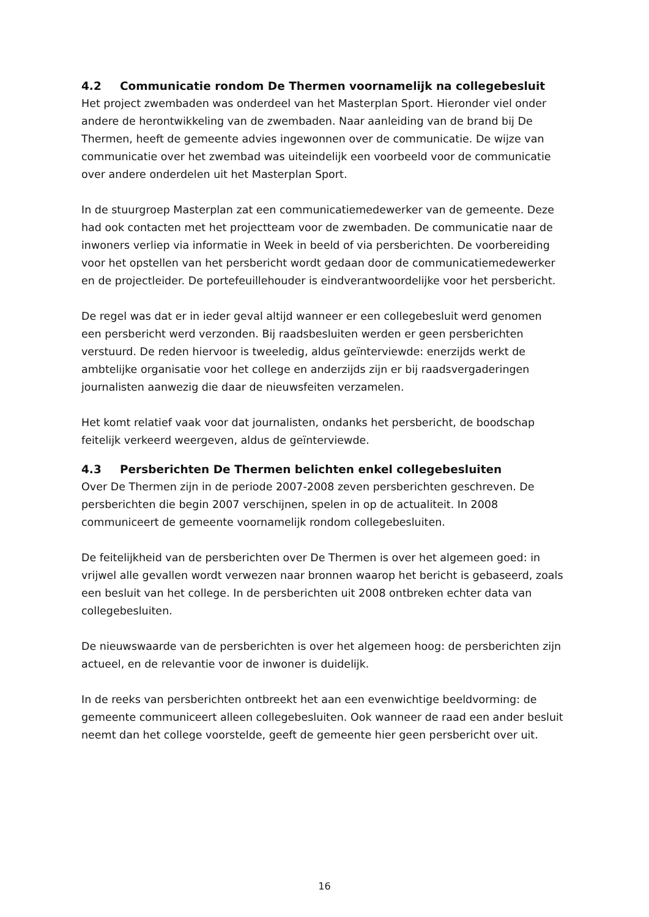4.2 Communicatie rondom De Thermen voornamelijk na collegebesluit
Het project zwembaden was onderdeel van het Masterplan Sport. Hieronder viel onder andere de herontwikkeling van de zwembaden. Naar aanleiding van de brand bij De Thermen, heeft de gemeente advies ingewonnen over de communicatie. De wijze van communicatie over het zwembad was uiteindelijk een voorbeeld voor de communicatie over andere onderdelen uit het Masterplan Sport.
In de stuurgroep Masterplan zat een communicatiemedewerker van de gemeente. Deze had ook contacten met het projectteam voor de zwembaden. De communicatie naar de inwoners verliep via informatie in Week in beeld of via persberichten. De voorbereiding voor het opstellen van het persbericht wordt gedaan door de communicatiemedewerker en de projectleider. De portefeuillehouder is eindverantwoordelijke voor het persbericht.
De regel was dat er in ieder geval altijd wanneer er een collegebesluit werd genomen een persbericht werd verzonden. Bij raadsbesluiten werden er geen persberichten verstuurd. De reden hiervoor is tweeledig, aldus geïnterviewde: enerzijds werkt de ambtelijke organisatie voor het college en anderzijds zijn er bij raadsvergaderingen journalisten aanwezig die daar de nieuwsfeiten verzamelen.
Het komt relatief vaak voor dat journalisten, ondanks het persbericht, de boodschap feitelijk verkeerd weergeven, aldus de geïnterviewde.
4.3 Persberichten De Thermen belichten enkel collegebesluiten
Over De Thermen zijn in de periode 2007-2008 zeven persberichten geschreven. De persberichten die begin 2007 verschijnen, spelen in op de actualiteit. In 2008 communiceert de gemeente voornamelijk rondom collegebesluiten.
De feitelijkheid van de persberichten over De Thermen is over het algemeen goed: in vrijwel alle gevallen wordt verwezen naar bronnen waarop het bericht is gebaseerd, zoals een besluit van het college. In de persberichten uit 2008 ontbreken echter data van collegebesluiten.
De nieuwswaarde van de persberichten is over het algemeen hoog: de persberichten zijn actueel, en de relevantie voor de inwoner is duidelijk.
In de reeks van persberichten ontbreekt het aan een evenwichtige beeldvorming: de gemeente communiceert alleen collegebesluiten. Ook wanneer de raad een ander besluit neemt dan het college voorstelde, geeft de gemeente hier geen persbericht over uit.
16